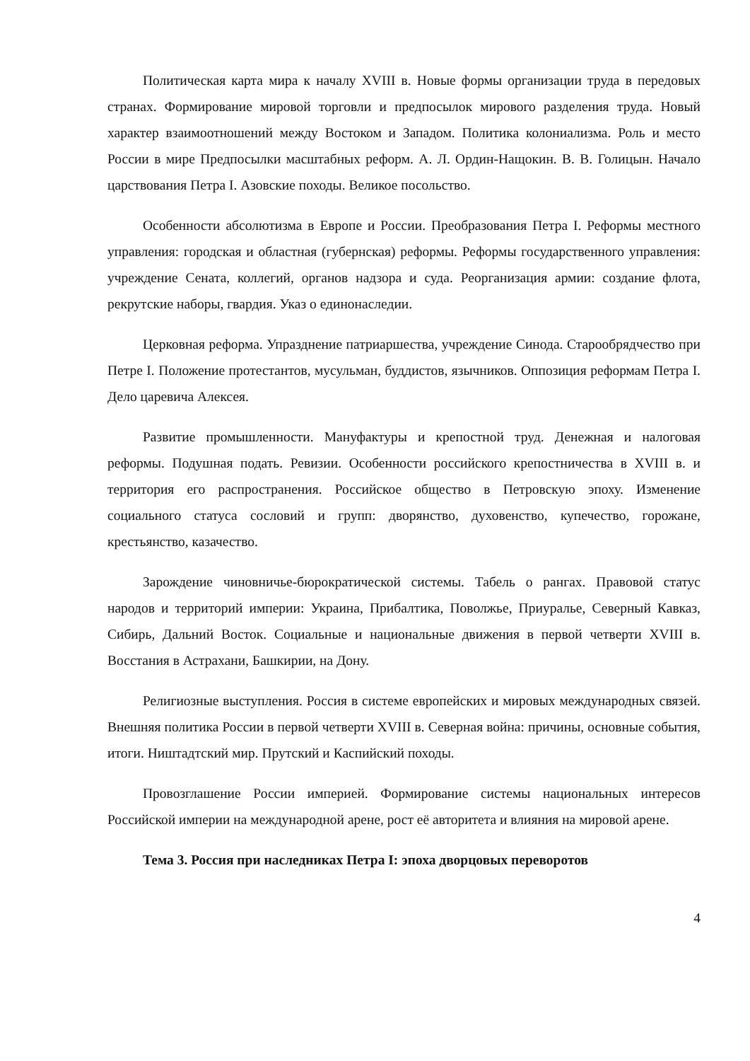Политическая карта мира к началу XVIII в. Новые формы организации труда в передовых странах. Формирование мировой торговли и предпосылок мирового разделения труда. Новый характер взаимоотношений между Востоком и Западом. Политика колониализма. Роль и место России в мире Предпосылки масштабных реформ. А. Л. Ордин-Нащокин. В. В. Голицын. Начало царствования Петра I. Азовские походы. Великое посольство.
Особенности абсолютизма в Европе и России. Преобразования Петра I. Реформы местного управления: городская и областная (губернская) реформы. Реформы государственного управления: учреждение Сената, коллегий, органов надзора и суда. Реорганизация армии: создание флота, рекрутские наборы, гвардия. Указ о единонаследии.
Церковная реформа. Упразднение патриаршества, учреждение Синода. Старообрядчество при Петре I. Положение протестантов, мусульман, буддистов, язычников. Оппозиция реформам Петра I. Дело царевича Алексея.
Развитие промышленности. Мануфактуры и крепостной труд. Денежная и налоговая реформы. Подушная подать. Ревизии. Особенности российского крепостничества в XVIII в. и территория его распространения. Российское общество в Петровскую эпоху. Изменение социального статуса сословий и групп: дворянство, духовенство, купечество, горожане, крестьянство, казачество.
Зарождение чиновничье-бюрократической системы. Табель о рангах. Правовой статус народов и территорий империи: Украина, Прибалтика, Поволжье, Приуралье, Северный Кавказ, Сибирь, Дальний Восток. Социальные и национальные движения в первой четверти XVIII в. Восстания в Астрахани, Башкирии, на Дону.
Религиозные выступления. Россия в системе европейских и мировых международных связей. Внешняя политика России в первой четверти XVIII в. Северная война: причины, основные события, итоги. Ништадтский мир. Прутский и Каспийский походы.
Провозглашение России империей. Формирование системы национальных интересов Российской империи на международной арене, рост её авторитета и влияния на мировой арене.
Тема 3. Россия при наследниках Петра I: эпоха дворцовых переворотов
4